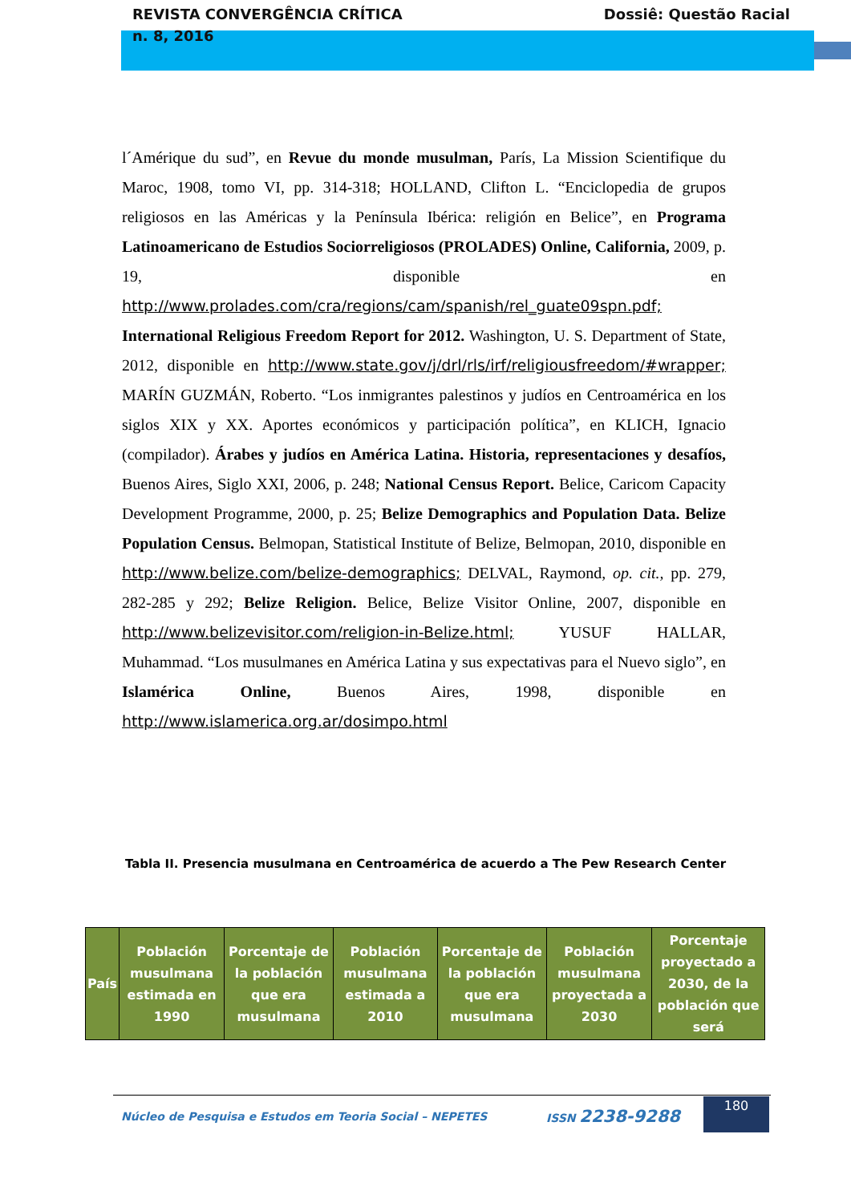REVISTA CONVERGÊNCIA CRÍTICA
n. 8, 2016 Dossiê: Questão Racial
l´Amérique du sud”, en Revue du monde musulman, París, La Mission Scientifique du Maroc, 1908, tomo VI, pp. 314-318; HOLLAND, Clifton L. “Enciclopedia de grupos religiosos en las Américas y la Península Ibérica: religión en Belice”, en Programa Latinoamericano de Estudios Sociorreligiosos (PROLADES) Online, California, 2009, p. 19, disponible en http://www.prolades.com/cra/regions/cam/spanish/rel_guate09spn.pdf; International Religious Freedom Report for 2012. Washington, U. S. Department of State, 2012, disponible en http://www.state.gov/j/drl/rls/irf/religiousfreedom/#wrapper; MARÍN GUZMÁN, Roberto. “Los inmigrantes palestinos y judíos en Centroamérica en los siglos XIX y XX. Aportes económicos y participación política”, en KLICH, Ignacio (compilador). Árabes y judíos en América Latina. Historia, representaciones y desafíos, Buenos Aires, Siglo XXI, 2006, p. 248; National Census Report. Belice, Caricom Capacity Development Programme, 2000, p. 25; Belize Demographics and Population Data. Belize Population Census. Belmopan, Statistical Institute of Belize, Belmopan, 2010, disponible en http://www.belize.com/belize-demographics; DELVAL, Raymond, op. cit., pp. 279, 282-285 y 292; Belize Religion. Belice, Belize Visitor Online, 2007, disponible en http://www.belizevisitor.com/religion-in-Belize.html; YUSUF HALLAR, Muhammad. “Los musulmanes en América Latina y sus expectativas para el Nuevo siglo”, en Islamérica Online, Buenos Aires, 1998, disponible en http://www.islamerica.org.ar/dosimpo.html
Tabla II. Presencia musulmana en Centroamérica de acuerdo a The Pew Research Center
| País | Población musulmana estimada en 1990 | Porcentaje de la población que era musulmana | Población musulmana estimada a 2010 | Porcentaje de la población que era musulmana | Población musulmana proyectada a 2030 | Porcentaje proyectado a 2030, de la población que será |
| --- | --- | --- | --- | --- | --- | --- |
Núcleo de Pesquisa e Estudos em Teoria Social – NEPETES ISSN 2238-9288 180